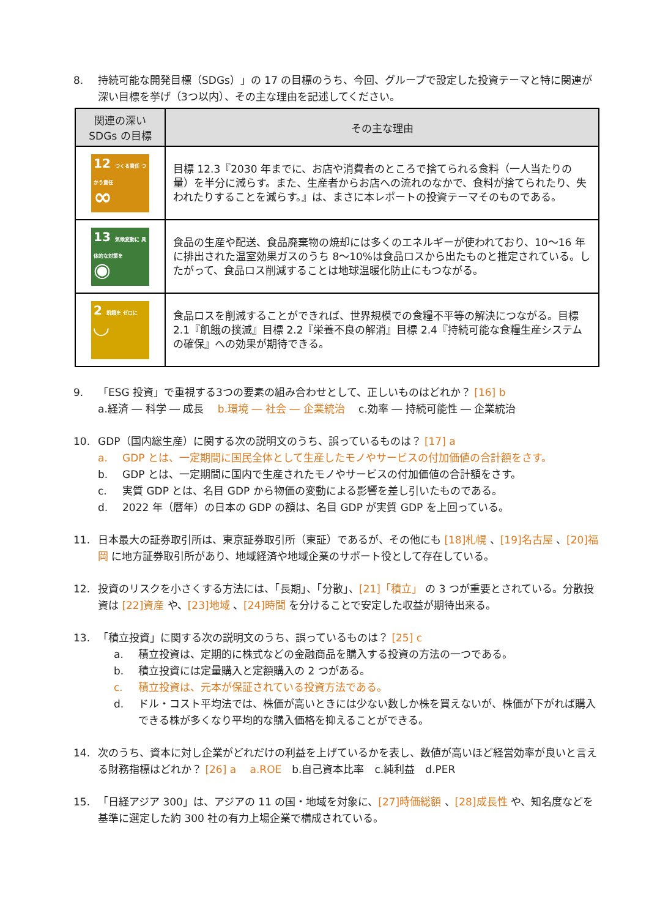8. 持続可能な開発目標（SDGs）」の 17 の目標のうち、今回、グループで設定した投資テーマと特に関連が深い目標を挙げ（3つ以内）、その主な理由を記述してください。
| 関連の深い SDGs の目標 | その主な理由 |
| --- | --- |
| 12 つくる責任 つかう責任 ∞ | 目標 12.3『2030 年までに、お店や消費者のところで捨てられる食料（一人当たりの量）を半分に減らす。また、生産者からお店への流れのなかで、食料が捨てられたり、失われたりすることを減らす。』は、まさに本レポートの投資テーマそのものである。 |
| 13 気候変動に 具体的な対策を ◉ | 食品の生産や配送、食品廃棄物の焼却には多くのエネルギーが使われており、10～16 年に排出された温室効果ガスのうち 8～10%は食品ロスから出たものと推定されている。したがって、食品ロス削減することは地球温暖化防止にもつながる。 |
| 2 飢餓を ゼロに ◡ | 食品ロスを削減することができれば、世界規模での食糧不平等の解決につながる。目標 2.1『飢餓の撲滅』目標 2.2『栄養不良の解消』目標 2.4『持続可能な食糧生産システムの確保』への効果が期待できる。 |
9. 「ESG 投資」で重視する3つの要素の組み合わせとして、正しいものはどれか？ [16] b
a.経済 ― 科学 ― 成長　 b.環境 ― 社会 ― 企業統治　 c.効率 ― 持続可能性 ― 企業統治
10. GDP（国内総生産）に関する次の説明文のうち、誤っているものは？ [17] a
a. GDP とは、一定期間に国民全体として生産したモノやサービスの付加価値の合計額をさす。
b. GDP とは、一定期間に国内で生産されたモノやサービスの付加価値の合計額をさす。
c. 実質 GDP とは、名目 GDP から物価の変動による影響を差し引いたものである。
d. 2022 年（暦年）の日本の GDP の額は、名目 GDP が実質 GDP を上回っている。
11. 日本最大の証券取引所は、東京証券取引所（東証）であるが、その他にも [18]札幌 、[19]名古屋 、[20]福岡 に地方証券取引所があり、地域経済や地域企業のサポート役として存在している。
12. 投資のリスクを小さくする方法には、「長期」、「分散」、[21]「積立」 の 3 つが重要とされている。分散投資は [22]資産 や、[23]地域 、[24]時間 を分けることで安定した収益が期待出来る。
13. 「積立投資」に関する次の説明文のうち、誤っているものは？ [25] c
a. 積立投資は、定期的に株式などの金融商品を購入する投資の方法の一つである。
b. 積立投資には定量購入と定額購入の 2 つがある。
c. 積立投資は、元本が保証されている投資方法である。
d. ドル・コスト平均法では、株価が高いときには少ない数しか株を買えないが、株価が下がれば購入できる株が多くなり平均的な購入価格を抑えることができる。
14. 次のうち、資本に対し企業がどれだけの利益を上げているかを表し、数値が高いほど経営効率が良いと言える財務指標はどれか？ [26] a　 a.ROE　b.自己資本比率　c.純利益　d.PER
15. 「日経アジア 300」は、アジアの 11 の国・地域を対象に、[27]時価総額 、[28]成長性 や、知名度などを基準に選定した約 300 社の有力上場企業で構成されている。